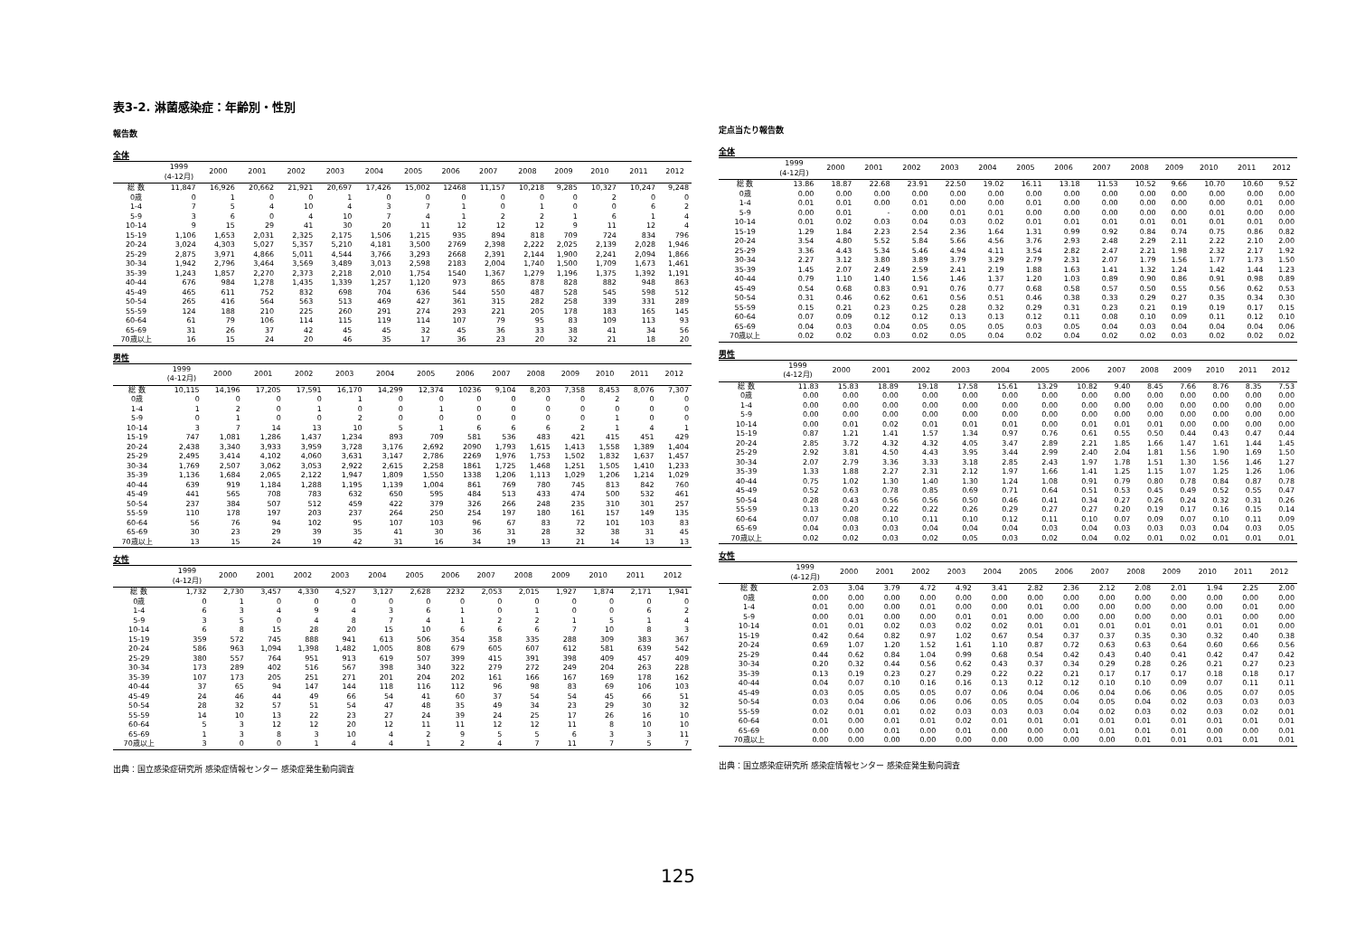表3-2. 淋菌感染症：年齢別・性別
報告数
全体
| | 1999 (4-12月) | 2000 | 2001 | 2002 | 2003 | 2004 | 2005 | 2006 | 2007 | 2008 | 2009 | 2010 | 2011 | 2012 |
| --- | --- | --- | --- | --- | --- | --- | --- | --- | --- | --- | --- | --- | --- | --- |
| 総 数 | 11,847 | 16,926 | 20,662 | 21,921 | 20,697 | 17,426 | 15,002 | 12468 | 11,157 | 10,218 | 9,285 | 10,327 | 10,247 | 9,248 |
| 0歳 | 0 | 1 | 0 | 0 | 1 | 0 | 0 | 0 | 0 | 0 | 0 | 2 | 0 | 0 |
| 1-4 | 7 | 5 | 4 | 10 | 4 | 3 | 7 | 1 | 0 | 1 | 0 | 0 | 6 | 2 |
| 5-9 | 3 | 6 | 0 | 4 | 10 | 7 | 4 | 1 | 2 | 2 | 1 | 6 | 1 | 4 |
| 10-14 | 9 | 15 | 29 | 41 | 30 | 20 | 11 | 12 | 12 | 12 | 9 | 11 | 12 | 4 |
| 15-19 | 1,106 | 1,653 | 2,031 | 2,325 | 2,175 | 1,506 | 1,215 | 935 | 894 | 818 | 709 | 724 | 834 | 796 |
| 20-24 | 3,024 | 4,303 | 5,027 | 5,357 | 5,210 | 4,181 | 3,500 | 2769 | 2,398 | 2,222 | 2,025 | 2,139 | 2,028 | 1,946 |
| 25-29 | 2,875 | 3,971 | 4,866 | 5,011 | 4,544 | 3,766 | 3,293 | 2668 | 2,391 | 2,144 | 1,900 | 2,241 | 2,094 | 1,866 |
| 30-34 | 1,942 | 2,796 | 3,464 | 3,569 | 3,489 | 3,013 | 2,598 | 2183 | 2,004 | 1,740 | 1,500 | 1,709 | 1,673 | 1,461 |
| 35-39 | 1,243 | 1,857 | 2,270 | 2,373 | 2,218 | 2,010 | 1,754 | 1540 | 1,367 | 1,279 | 1,196 | 1,375 | 1,392 | 1,191 |
| 40-44 | 676 | 984 | 1,278 | 1,435 | 1,339 | 1,257 | 1,120 | 973 | 865 | 878 | 828 | 882 | 948 | 863 |
| 45-49 | 465 | 611 | 752 | 832 | 698 | 704 | 636 | 544 | 550 | 487 | 528 | 545 | 598 | 512 |
| 50-54 | 265 | 416 | 564 | 563 | 513 | 469 | 427 | 361 | 315 | 282 | 258 | 339 | 331 | 289 |
| 55-59 | 124 | 188 | 210 | 225 | 260 | 291 | 274 | 293 | 221 | 205 | 178 | 183 | 165 | 145 |
| 60-64 | 61 | 79 | 106 | 114 | 115 | 119 | 114 | 107 | 79 | 95 | 83 | 109 | 113 | 93 |
| 65-69 | 31 | 26 | 37 | 42 | 45 | 45 | 32 | 45 | 36 | 33 | 38 | 41 | 34 | 56 |
| 70歳以上 | 16 | 15 | 24 | 20 | 46 | 35 | 17 | 36 | 23 | 20 | 32 | 21 | 18 | 20 |
男性
| | 1999 (4-12月) | 2000 | 2001 | 2002 | 2003 | 2004 | 2005 | 2006 | 2007 | 2008 | 2009 | 2010 | 2011 | 2012 |
| --- | --- | --- | --- | --- | --- | --- | --- | --- | --- | --- | --- | --- | --- | --- |
| 総 数 | 10,115 | 14,196 | 17,205 | 17,591 | 16,170 | 14,299 | 12,374 | 10236 | 9,104 | 8,203 | 7,358 | 8,453 | 8,076 | 7,307 |
| 0歳 | 0 | 0 | 0 | 0 | 1 | 0 | 0 | 0 | 0 | 0 | 0 | 2 | 0 | 0 |
| 1-4 | 1 | 2 | 0 | 1 | 0 | 0 | 1 | 0 | 0 | 0 | 0 | 0 | 0 | 0 |
| 5-9 | 0 | 1 | 0 | 0 | 2 | 0 | 0 | 0 | 0 | 0 | 0 | 1 | 0 | 0 |
| 10-14 | 3 | 7 | 14 | 13 | 10 | 5 | 1 | 6 | 6 | 6 | 2 | 1 | 4 | 1 |
| 15-19 | 747 | 1,081 | 1,286 | 1,437 | 1,234 | 893 | 709 | 581 | 536 | 483 | 421 | 415 | 451 | 429 |
| 20-24 | 2,438 | 3,340 | 3,933 | 3,959 | 3,728 | 3,176 | 2,692 | 2090 | 1,793 | 1,615 | 1,413 | 1,558 | 1,389 | 1,404 |
| 25-29 | 2,495 | 3,414 | 4,102 | 4,060 | 3,631 | 3,147 | 2,786 | 2269 | 1,976 | 1,753 | 1,502 | 1,832 | 1,637 | 1,457 |
| 30-34 | 1,769 | 2,507 | 3,062 | 3,053 | 2,922 | 2,615 | 2,258 | 1861 | 1,725 | 1,468 | 1,251 | 1,505 | 1,410 | 1,233 |
| 35-39 | 1,136 | 1,684 | 2,065 | 2,122 | 1,947 | 1,809 | 1,550 | 1338 | 1,206 | 1,113 | 1,029 | 1,206 | 1,214 | 1,029 |
| 40-44 | 639 | 919 | 1,184 | 1,288 | 1,195 | 1,139 | 1,004 | 861 | 769 | 780 | 745 | 813 | 842 | 760 |
| 45-49 | 441 | 565 | 708 | 783 | 632 | 650 | 595 | 484 | 513 | 433 | 474 | 500 | 532 | 461 |
| 50-54 | 237 | 384 | 507 | 512 | 459 | 422 | 379 | 326 | 266 | 248 | 235 | 310 | 301 | 257 |
| 55-59 | 110 | 178 | 197 | 203 | 237 | 264 | 250 | 254 | 197 | 180 | 161 | 157 | 149 | 135 |
| 60-64 | 56 | 76 | 94 | 102 | 95 | 107 | 103 | 96 | 67 | 83 | 72 | 101 | 103 | 83 |
| 65-69 | 30 | 23 | 29 | 39 | 35 | 41 | 30 | 36 | 31 | 28 | 32 | 38 | 31 | 45 |
| 70歳以上 | 13 | 15 | 24 | 19 | 42 | 31 | 16 | 34 | 19 | 13 | 21 | 14 | 13 | 13 |
女性
| | 1999 (4-12月) | 2000 | 2001 | 2002 | 2003 | 2004 | 2005 | 2006 | 2007 | 2008 | 2009 | 2010 | 2011 | 2012 |
| --- | --- | --- | --- | --- | --- | --- | --- | --- | --- | --- | --- | --- | --- | --- |
| 総 数 | 1,732 | 2,730 | 3,457 | 4,330 | 4,527 | 3,127 | 2,628 | 2232 | 2,053 | 2,015 | 1,927 | 1,874 | 2,171 | 1,941 |
| 0歳 | 0 | 1 | 0 | 0 | 0 | 0 | 0 | 0 | 0 | 0 | 0 | 0 | 0 | 0 |
| 1-4 | 6 | 3 | 4 | 9 | 4 | 3 | 6 | 1 | 0 | 1 | 0 | 0 | 6 | 2 |
| 5-9 | 3 | 5 | 0 | 4 | 8 | 7 | 4 | 1 | 2 | 2 | 1 | 5 | 1 | 4 |
| 10-14 | 6 | 8 | 15 | 28 | 20 | 15 | 10 | 6 | 6 | 6 | 7 | 10 | 8 | 3 |
| 15-19 | 359 | 572 | 745 | 888 | 941 | 613 | 506 | 354 | 358 | 335 | 288 | 309 | 383 | 367 |
| 20-24 | 586 | 963 | 1,094 | 1,398 | 1,482 | 1,005 | 808 | 679 | 605 | 607 | 612 | 581 | 639 | 542 |
| 25-29 | 380 | 557 | 764 | 951 | 913 | 619 | 507 | 399 | 415 | 391 | 398 | 409 | 457 | 409 |
| 30-34 | 173 | 289 | 402 | 516 | 567 | 398 | 340 | 322 | 279 | 272 | 249 | 204 | 263 | 228 |
| 35-39 | 107 | 173 | 205 | 251 | 271 | 201 | 204 | 202 | 161 | 166 | 167 | 169 | 178 | 162 |
| 40-44 | 37 | 65 | 94 | 147 | 144 | 118 | 116 | 112 | 96 | 98 | 83 | 69 | 106 | 103 |
| 45-49 | 24 | 46 | 44 | 49 | 66 | 54 | 41 | 60 | 37 | 54 | 54 | 45 | 66 | 51 |
| 50-54 | 28 | 32 | 57 | 51 | 54 | 47 | 48 | 35 | 49 | 34 | 23 | 29 | 30 | 32 |
| 55-59 | 14 | 10 | 13 | 22 | 23 | 27 | 24 | 39 | 24 | 25 | 17 | 26 | 16 | 10 |
| 60-64 | 5 | 3 | 12 | 12 | 20 | 12 | 11 | 11 | 12 | 12 | 11 | 8 | 10 | 10 |
| 65-69 | 1 | 3 | 8 | 3 | 10 | 4 | 2 | 9 | 5 | 5 | 6 | 3 | 3 | 11 |
| 70歳以上 | 3 | 0 | 0 | 1 | 4 | 4 | 1 | 2 | 4 | 7 | 11 | 7 | 5 | 7 |
出典：国立感染症研究所 感染症情報センター 感染症発生動向調査
定点当たり報告数
全体
| | 1999 (4-12月) | 2000 | 2001 | 2002 | 2003 | 2004 | 2005 | 2006 | 2007 | 2008 | 2009 | 2010 | 2011 | 2012 |
| --- | --- | --- | --- | --- | --- | --- | --- | --- | --- | --- | --- | --- | --- | --- |
| 総 数 | 13.86 | 18.87 | 22.68 | 23.91 | 22.50 | 19.02 | 16.11 | 13.18 | 11.53 | 10.52 | 9.66 | 10.70 | 10.60 | 9.52 |
| 0歳 | 0.00 | 0.00 | 0.00 | 0.00 | 0.00 | 0.00 | 0.00 | 0.00 | 0.00 | 0.00 | 0.00 | 0.00 | 0.00 | 0.00 |
| 1-4 | 0.01 | 0.01 | 0.00 | 0.01 | 0.00 | 0.00 | 0.01 | 0.00 | 0.00 | 0.00 | 0.00 | 0.00 | 0.01 | 0.00 |
| 5-9 | 0.00 | 0.01 | - | 0.00 | 0.01 | 0.01 | 0.00 | 0.00 | 0.00 | 0.00 | 0.00 | 0.01 | 0.00 | 0.00 |
| 10-14 | 0.01 | 0.02 | 0.03 | 0.04 | 0.03 | 0.02 | 0.01 | 0.01 | 0.01 | 0.01 | 0.01 | 0.01 | 0.01 | 0.00 |
| 15-19 | 1.29 | 1.84 | 2.23 | 2.54 | 2.36 | 1.64 | 1.31 | 0.99 | 0.92 | 0.84 | 0.74 | 0.75 | 0.86 | 0.82 |
| 20-24 | 3.54 | 4.80 | 5.52 | 5.84 | 5.66 | 4.56 | 3.76 | 2.93 | 2.48 | 2.29 | 2.11 | 2.22 | 2.10 | 2.00 |
| 25-29 | 3.36 | 4.43 | 5.34 | 5.46 | 4.94 | 4.11 | 3.54 | 2.82 | 2.47 | 2.21 | 1.98 | 2.32 | 2.17 | 1.92 |
| 30-34 | 2.27 | 3.12 | 3.80 | 3.89 | 3.79 | 3.29 | 2.79 | 2.31 | 2.07 | 1.79 | 1.56 | 1.77 | 1.73 | 1.50 |
| 35-39 | 1.45 | 2.07 | 2.49 | 2.59 | 2.41 | 2.19 | 1.88 | 1.63 | 1.41 | 1.32 | 1.24 | 1.42 | 1.44 | 1.23 |
| 40-44 | 0.79 | 1.10 | 1.40 | 1.56 | 1.46 | 1.37 | 1.20 | 1.03 | 0.89 | 0.90 | 0.86 | 0.91 | 0.98 | 0.89 |
| 45-49 | 0.54 | 0.68 | 0.83 | 0.91 | 0.76 | 0.77 | 0.68 | 0.58 | 0.57 | 0.50 | 0.55 | 0.56 | 0.62 | 0.53 |
| 50-54 | 0.31 | 0.46 | 0.62 | 0.61 | 0.56 | 0.51 | 0.46 | 0.38 | 0.33 | 0.29 | 0.27 | 0.35 | 0.34 | 0.30 |
| 55-59 | 0.15 | 0.21 | 0.23 | 0.25 | 0.28 | 0.32 | 0.29 | 0.31 | 0.23 | 0.21 | 0.19 | 0.19 | 0.17 | 0.15 |
| 60-64 | 0.07 | 0.09 | 0.12 | 0.12 | 0.13 | 0.13 | 0.12 | 0.11 | 0.08 | 0.10 | 0.09 | 0.11 | 0.12 | 0.10 |
| 65-69 | 0.04 | 0.03 | 0.04 | 0.05 | 0.05 | 0.05 | 0.03 | 0.05 | 0.04 | 0.03 | 0.04 | 0.04 | 0.04 | 0.06 |
| 70歳以上 | 0.02 | 0.02 | 0.03 | 0.02 | 0.05 | 0.04 | 0.02 | 0.04 | 0.02 | 0.02 | 0.03 | 0.02 | 0.02 | 0.02 |
男性
| | 1999 (4-12月) | 2000 | 2001 | 2002 | 2003 | 2004 | 2005 | 2006 | 2007 | 2008 | 2009 | 2010 | 2011 | 2012 |
| --- | --- | --- | --- | --- | --- | --- | --- | --- | --- | --- | --- | --- | --- | --- |
| 総 数 | 11.83 | 15.83 | 18.89 | 19.18 | 17.58 | 15.61 | 13.29 | 10.82 | 9.40 | 8.45 | 7.66 | 8.76 | 8.35 | 7.53 |
| 0歳 | 0.00 | 0.00 | 0.00 | 0.00 | 0.00 | 0.00 | 0.00 | 0.00 | 0.00 | 0.00 | 0.00 | 0.00 | 0.00 | 0.00 |
| 1-4 | 0.00 | 0.00 | 0.00 | 0.00 | 0.00 | 0.00 | 0.00 | 0.00 | 0.00 | 0.00 | 0.00 | 0.00 | 0.00 | 0.00 |
| 5-9 | 0.00 | 0.00 | 0.00 | 0.00 | 0.00 | 0.00 | 0.00 | 0.00 | 0.00 | 0.00 | 0.00 | 0.00 | 0.00 | 0.00 |
| 10-14 | 0.00 | 0.01 | 0.02 | 0.01 | 0.01 | 0.01 | 0.00 | 0.01 | 0.01 | 0.01 | 0.00 | 0.00 | 0.00 | 0.00 |
| 15-19 | 0.87 | 1.21 | 1.41 | 1.57 | 1.34 | 0.97 | 0.76 | 0.61 | 0.55 | 0.50 | 0.44 | 0.43 | 0.47 | 0.44 |
| 20-24 | 2.85 | 3.72 | 4.32 | 4.32 | 4.05 | 3.47 | 2.89 | 2.21 | 1.85 | 1.66 | 1.47 | 1.61 | 1.44 | 1.45 |
| 25-29 | 2.92 | 3.81 | 4.50 | 4.43 | 3.95 | 3.44 | 2.99 | 2.40 | 2.04 | 1.81 | 1.56 | 1.90 | 1.69 | 1.50 |
| 30-34 | 2.07 | 2.79 | 3.36 | 3.33 | 3.18 | 2.85 | 2.43 | 1.97 | 1.78 | 1.51 | 1.30 | 1.56 | 1.46 | 1.27 |
| 35-39 | 1.33 | 1.88 | 2.27 | 2.31 | 2.12 | 1.97 | 1.66 | 1.41 | 1.25 | 1.15 | 1.07 | 1.25 | 1.26 | 1.06 |
| 40-44 | 0.75 | 1.02 | 1.30 | 1.40 | 1.30 | 1.24 | 1.08 | 0.91 | 0.79 | 0.80 | 0.78 | 0.84 | 0.87 | 0.78 |
| 45-49 | 0.52 | 0.63 | 0.78 | 0.85 | 0.69 | 0.71 | 0.64 | 0.51 | 0.53 | 0.45 | 0.49 | 0.52 | 0.55 | 0.47 |
| 50-54 | 0.28 | 0.43 | 0.56 | 0.56 | 0.50 | 0.46 | 0.41 | 0.34 | 0.27 | 0.26 | 0.24 | 0.32 | 0.31 | 0.26 |
| 55-59 | 0.13 | 0.20 | 0.22 | 0.22 | 0.26 | 0.29 | 0.27 | 0.27 | 0.20 | 0.19 | 0.17 | 0.16 | 0.15 | 0.14 |
| 60-64 | 0.07 | 0.08 | 0.10 | 0.11 | 0.10 | 0.12 | 0.11 | 0.10 | 0.07 | 0.09 | 0.07 | 0.10 | 0.11 | 0.09 |
| 65-69 | 0.04 | 0.03 | 0.03 | 0.04 | 0.04 | 0.04 | 0.03 | 0.04 | 0.03 | 0.03 | 0.03 | 0.04 | 0.03 | 0.05 |
| 70歳以上 | 0.02 | 0.02 | 0.03 | 0.02 | 0.05 | 0.03 | 0.02 | 0.04 | 0.02 | 0.01 | 0.02 | 0.01 | 0.01 | 0.01 |
女性
| | 1999 (4-12月) | 2000 | 2001 | 2002 | 2003 | 2004 | 2005 | 2006 | 2007 | 2008 | 2009 | 2010 | 2011 | 2012 |
| --- | --- | --- | --- | --- | --- | --- | --- | --- | --- | --- | --- | --- | --- | --- |
| 総 数 | 2.03 | 3.04 | 3.79 | 4.72 | 4.92 | 3.41 | 2.82 | 2.36 | 2.12 | 2.08 | 2.01 | 1.94 | 2.25 | 2.00 |
| 0歳 | 0.00 | 0.00 | 0.00 | 0.00 | 0.00 | 0.00 | 0.00 | 0.00 | 0.00 | 0.00 | 0.00 | 0.00 | 0.00 | 0.00 |
| 1-4 | 0.01 | 0.00 | 0.00 | 0.01 | 0.00 | 0.00 | 0.01 | 0.00 | 0.00 | 0.00 | 0.00 | 0.00 | 0.01 | 0.00 |
| 5-9 | 0.00 | 0.01 | 0.00 | 0.00 | 0.01 | 0.01 | 0.00 | 0.00 | 0.00 | 0.00 | 0.00 | 0.01 | 0.00 | 0.00 |
| 10-14 | 0.01 | 0.01 | 0.02 | 0.03 | 0.02 | 0.02 | 0.01 | 0.01 | 0.01 | 0.01 | 0.01 | 0.01 | 0.01 | 0.00 |
| 15-19 | 0.42 | 0.64 | 0.82 | 0.97 | 1.02 | 0.67 | 0.54 | 0.37 | 0.37 | 0.35 | 0.30 | 0.32 | 0.40 | 0.38 |
| 20-24 | 0.69 | 1.07 | 1.20 | 1.52 | 1.61 | 1.10 | 0.87 | 0.72 | 0.63 | 0.63 | 0.64 | 0.60 | 0.66 | 0.56 |
| 25-29 | 0.44 | 0.62 | 0.84 | 1.04 | 0.99 | 0.68 | 0.54 | 0.42 | 0.43 | 0.40 | 0.41 | 0.42 | 0.47 | 0.42 |
| 30-34 | 0.20 | 0.32 | 0.44 | 0.56 | 0.62 | 0.43 | 0.37 | 0.34 | 0.29 | 0.28 | 0.26 | 0.21 | 0.27 | 0.23 |
| 35-39 | 0.13 | 0.19 | 0.23 | 0.27 | 0.29 | 0.22 | 0.22 | 0.21 | 0.17 | 0.17 | 0.17 | 0.18 | 0.18 | 0.17 |
| 40-44 | 0.04 | 0.07 | 0.10 | 0.16 | 0.16 | 0.13 | 0.12 | 0.12 | 0.10 | 0.10 | 0.09 | 0.07 | 0.11 | 0.11 |
| 45-49 | 0.03 | 0.05 | 0.05 | 0.05 | 0.07 | 0.06 | 0.04 | 0.06 | 0.04 | 0.06 | 0.06 | 0.05 | 0.07 | 0.05 |
| 50-54 | 0.03 | 0.04 | 0.06 | 0.06 | 0.06 | 0.05 | 0.05 | 0.04 | 0.05 | 0.04 | 0.02 | 0.03 | 0.03 | 0.03 |
| 55-59 | 0.02 | 0.01 | 0.01 | 0.02 | 0.03 | 0.03 | 0.03 | 0.04 | 0.02 | 0.03 | 0.02 | 0.03 | 0.02 | 0.01 |
| 60-64 | 0.01 | 0.00 | 0.01 | 0.01 | 0.02 | 0.01 | 0.01 | 0.01 | 0.01 | 0.01 | 0.01 | 0.01 | 0.01 | 0.01 |
| 65-69 | 0.00 | 0.00 | 0.01 | 0.00 | 0.01 | 0.00 | 0.00 | 0.01 | 0.01 | 0.01 | 0.01 | 0.00 | 0.00 | 0.01 |
| 70歳以上 | 0.00 | 0.00 | 0.00 | 0.00 | 0.00 | 0.00 | 0.00 | 0.00 | 0.00 | 0.01 | 0.01 | 0.01 | 0.01 | 0.01 |
出典：国立感染症研究所 感染症情報センター 感染症発生動向調査
125